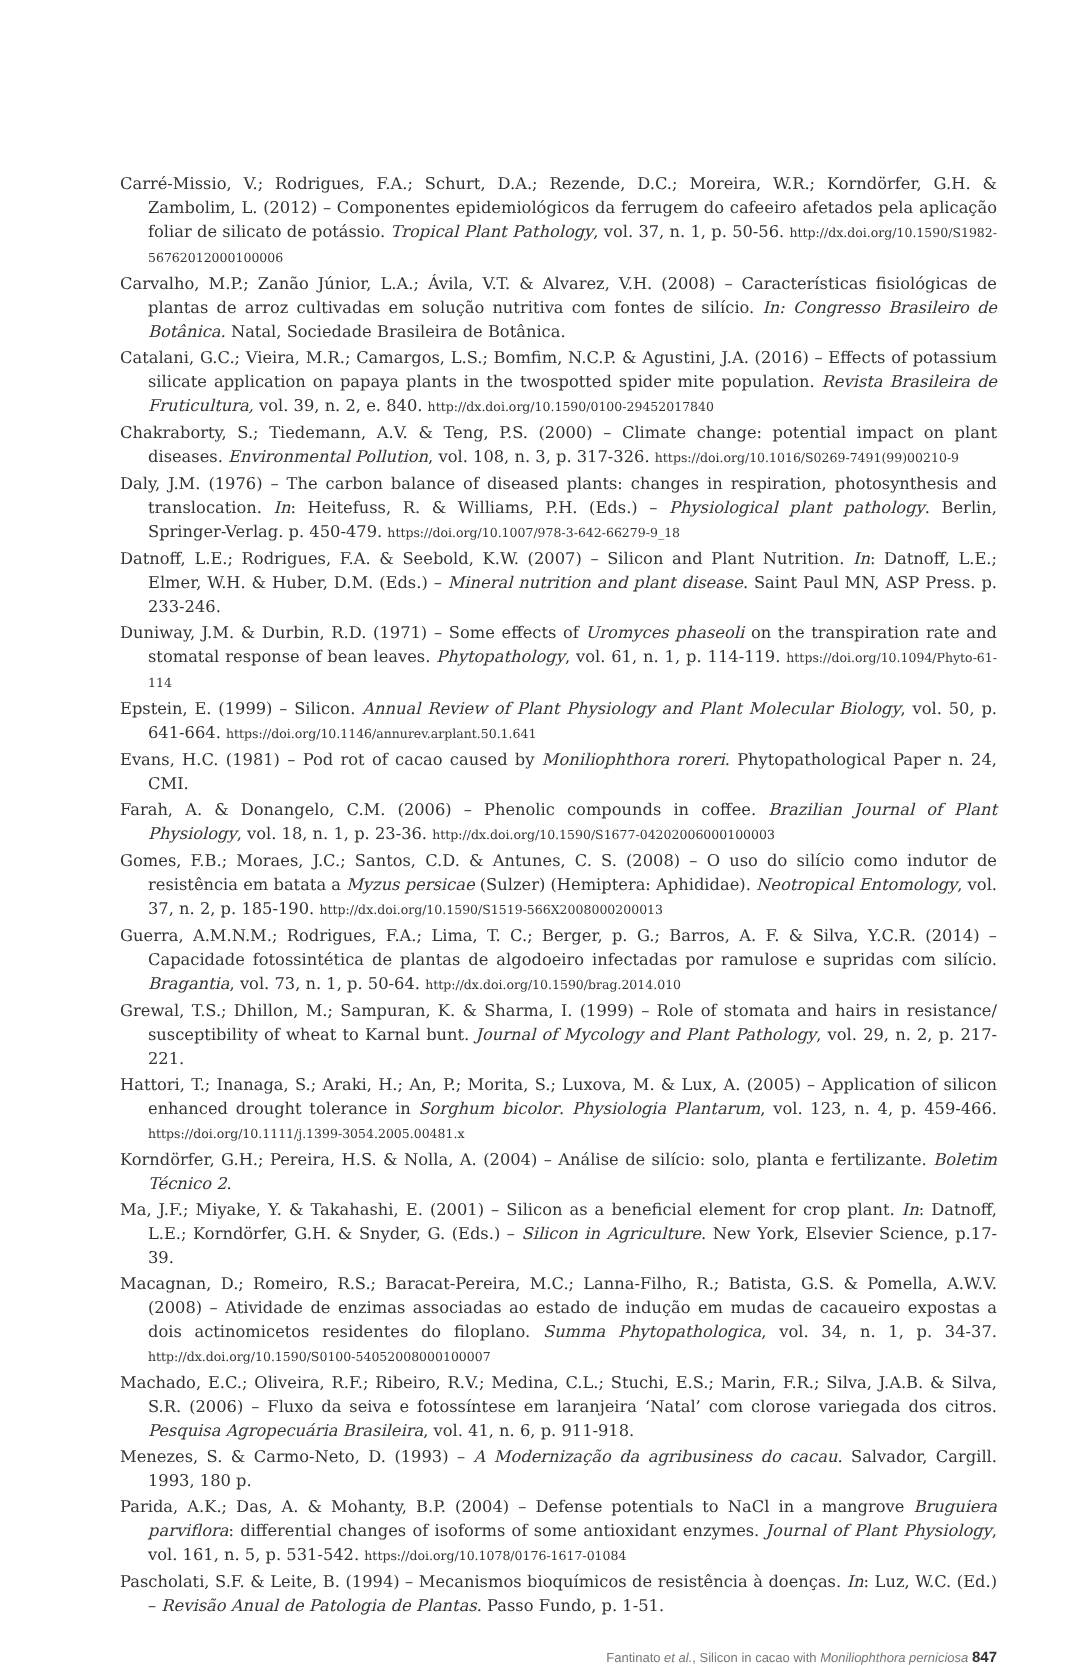Carré-Missio, V.; Rodrigues, F.A.; Schurt, D.A.; Rezende, D.C.; Moreira, W.R.; Korndörfer, G.H. & Zambolim, L. (2012) – Componentes epidemiológicos da ferrugem do cafeeiro afetados pela aplicação foliar de silicato de potássio. Tropical Plant Pathology, vol. 37, n. 1, p. 50-56. http://dx.doi.org/10.1590/S1982-56762012000100006
Carvalho, M.P.; Zanão Júnior, L.A.; Ávila, V.T. & Alvarez, V.H. (2008) – Características fisiológicas de plantas de arroz cultivadas em solução nutritiva com fontes de silício. In: Congresso Brasileiro de Botânica. Natal, Sociedade Brasileira de Botânica.
Catalani, G.C.; Vieira, M.R.; Camargos, L.S.; Bomfim, N.C.P. & Agustini, J.A. (2016) – Effects of potassium silicate application on papaya plants in the twospotted spider mite population. Revista Brasileira de Fruticultura, vol. 39, n. 2, e. 840. http://dx.doi.org/10.1590/0100-29452017840
Chakraborty, S.; Tiedemann, A.V. & Teng, P.S. (2000) – Climate change: potential impact on plant diseases. Environmental Pollution, vol. 108, n. 3, p. 317-326. https://doi.org/10.1016/S0269-7491(99)00210-9
Daly, J.M. (1976) – The carbon balance of diseased plants: changes in respiration, photosynthesis and translocation. In: Heitefuss, R. & Williams, P.H. (Eds.) – Physiological plant pathology. Berlin, Springer-Verlag. p. 450-479. https://doi.org/10.1007/978-3-642-66279-9_18
Datnoff, L.E.; Rodrigues, F.A. & Seebold, K.W. (2007) – Silicon and Plant Nutrition. In: Datnoff, L.E.; Elmer, W.H. & Huber, D.M. (Eds.) – Mineral nutrition and plant disease. Saint Paul MN, ASP Press. p. 233-246.
Duniway, J.M. & Durbin, R.D. (1971) – Some effects of Uromyces phaseoli on the transpiration rate and stomatal response of bean leaves. Phytopathology, vol. 61, n. 1, p. 114-119. https://doi.org/10.1094/Phyto-61-114
Epstein, E. (1999) – Silicon. Annual Review of Plant Physiology and Plant Molecular Biology, vol. 50, p. 641-664. https://doi.org/10.1146/annurev.arplant.50.1.641
Evans, H.C. (1981) – Pod rot of cacao caused by Moniliophthora roreri. Phytopathological Paper n. 24, CMI.
Farah, A. & Donangelo, C.M. (2006) – Phenolic compounds in coffee. Brazilian Journal of Plant Physiology, vol. 18, n. 1, p. 23-36. http://dx.doi.org/10.1590/S1677-04202006000100003
Gomes, F.B.; Moraes, J.C.; Santos, C.D. & Antunes, C. S. (2008) – O uso do silício como indutor de resistência em batata a Myzus persicae (Sulzer) (Hemiptera: Aphididae). Neotropical Entomology, vol. 37, n. 2, p. 185-190. http://dx.doi.org/10.1590/S1519-566X2008000200013
Guerra, A.M.N.M.; Rodrigues, F.A.; Lima, T. C.; Berger, p. G.; Barros, A. F. & Silva, Y.C.R. (2014) – Capacidade fotossintética de plantas de algodoeiro infectadas por ramulose e supridas com silício. Bragantia, vol. 73, n. 1, p. 50-64. http://dx.doi.org/10.1590/brag.2014.010
Grewal, T.S.; Dhillon, M.; Sampuran, K. & Sharma, I. (1999) – Role of stomata and hairs in resistance/ susceptibility of wheat to Karnal bunt. Journal of Mycology and Plant Pathology, vol. 29, n. 2, p. 217-221.
Hattori, T.; Inanaga, S.; Araki, H.; An, P.; Morita, S.; Luxova, M. & Lux, A. (2005) – Application of silicon enhanced drought tolerance in Sorghum bicolor. Physiologia Plantarum, vol. 123, n. 4, p. 459-466. https://doi.org/10.1111/j.1399-3054.2005.00481.x
Korndörfer, G.H.; Pereira, H.S. & Nolla, A. (2004) – Análise de silício: solo, planta e fertilizante. Boletim Técnico 2.
Ma, J.F.; Miyake, Y. & Takahashi, E. (2001) – Silicon as a beneficial element for crop plant. In: Datnoff, L.E.; Korndörfer, G.H. & Snyder, G. (Eds.) – Silicon in Agriculture. New York, Elsevier Science, p.17-39.
Macagnan, D.; Romeiro, R.S.; Baracat-Pereira, M.C.; Lanna-Filho, R.; Batista, G.S. & Pomella, A.W.V. (2008) – Atividade de enzimas associadas ao estado de indução em mudas de cacaueiro expostas a dois actinomicetos residentes do filoplano. Summa Phytopathologica, vol. 34, n. 1, p. 34-37. http://dx.doi.org/10.1590/S0100-54052008000100007
Machado, E.C.; Oliveira, R.F.; Ribeiro, R.V.; Medina, C.L.; Stuchi, E.S.; Marin, F.R.; Silva, J.A.B. & Silva, S.R. (2006) – Fluxo da seiva e fotossíntese em laranjeira ‘Natal’ com clorose variegada dos citros. Pesquisa Agropecuária Brasileira, vol. 41, n. 6, p. 911-918.
Menezes, S. & Carmo-Neto, D. (1993) – A Modernização da agribusiness do cacau. Salvador, Cargill. 1993, 180 p.
Parida, A.K.; Das, A. & Mohanty, B.P. (2004) – Defense potentials to NaCl in a mangrove Bruguiera parviflora: differential changes of isoforms of some antioxidant enzymes. Journal of Plant Physiology, vol. 161, n. 5, p. 531-542. https://doi.org/10.1078/0176-1617-01084
Pascholati, S.F. & Leite, B. (1994) – Mecanismos bioquímicos de resistência à doenças. In: Luz, W.C. (Ed.) – Revisão Anual de Patologia de Plantas. Passo Fundo, p. 1-51.
Fantinato et al., Silicon in cacao with Moniliophthora perniciosa 847